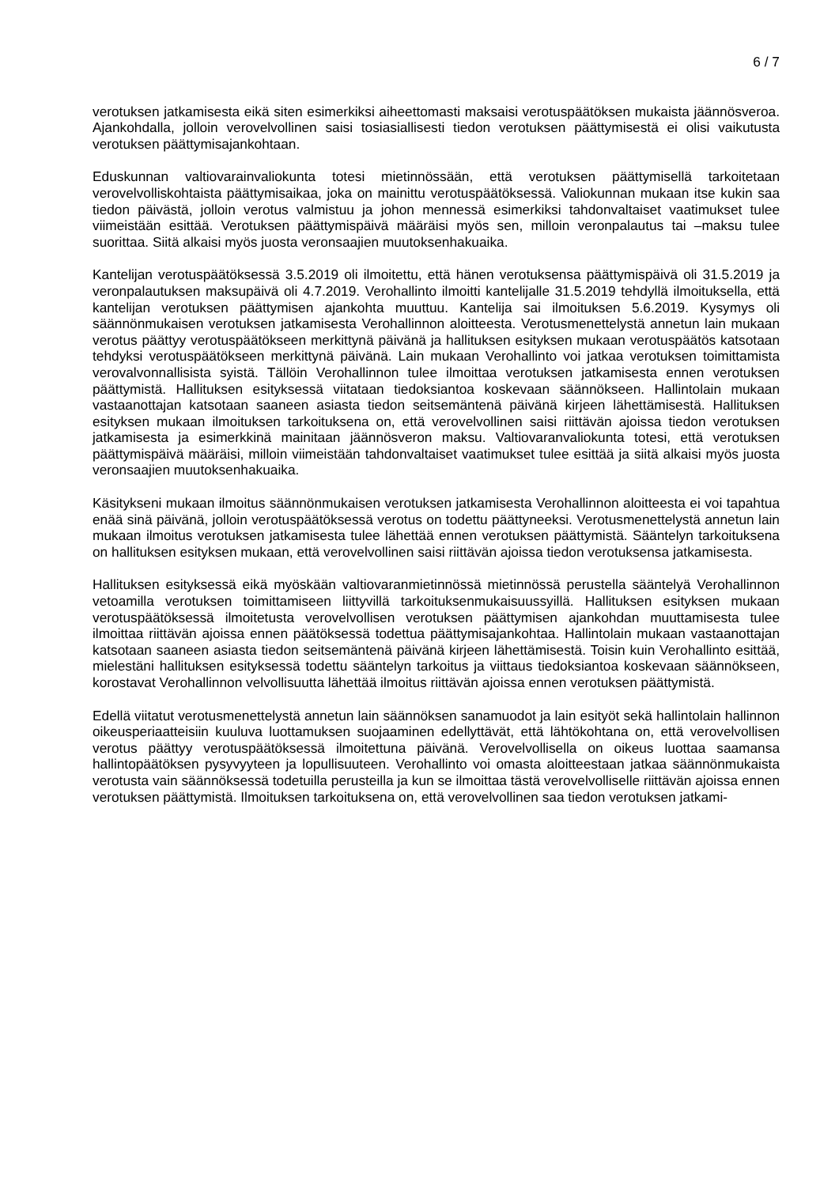6 / 7
verotuksen jatkamisesta eikä siten esimerkiksi aiheettomasti maksaisi verotuspäätöksen mukaista jäännösveroa. Ajankohdalla, jolloin verovelvollinen saisi tosiasiallisesti tiedon verotuksen päättymisestä ei olisi vaikutusta verotuksen päättymisajankohtaan.
Eduskunnan valtiovarainvaliokunta totesi mietinnössään, että verotuksen päättymisellä tarkoitetaan verovelvolliskohtaista päättymisaikaa, joka on mainittu verotuspäätöksessä. Valiokunnan mukaan itse kukin saa tiedon päivästä, jolloin verotus valmistuu ja johon mennessä esimerkiksi tahdonvaltaiset vaatimukset tulee viimeistään esittää. Verotuksen päättymispäivä määräisi myös sen, milloin veronpalautus tai –maksu tulee suorittaa. Siitä alkaisi myös juosta veronsaajien muutoksenhakuaika.
Kantelijan verotuspäätöksessä 3.5.2019 oli ilmoitettu, että hänen verotuksensa päättymispäivä oli 31.5.2019 ja veronpalautuksen maksupäivä oli 4.7.2019. Verohallinto ilmoitti kantelijalle 31.5.2019 tehdyllä ilmoituksella, että kantelijan verotuksen päättymisen ajankohta muuttuu. Kantelija sai ilmoituksen 5.6.2019. Kysymys oli säännönmukaisen verotuksen jatkamisesta Verohallinnon aloitteesta. Verotusmenettelystä annetun lain mukaan verotus päättyy verotuspäätökseen merkittynä päivänä ja hallituksen esityksen mukaan verotuspäätös katsotaan tehdyksi verotuspäätökseen merkittynä päivänä. Lain mukaan Verohallinto voi jatkaa verotuksen toimittamista verovalvonnallisista syistä. Tällöin Verohallinnon tulee ilmoittaa verotuksen jatkamisesta ennen verotuksen päättymistä. Hallituksen esityksessä viitataan tiedoksiantoa koskevaan säännökseen. Hallintolain mukaan vastaanottajan katsotaan saaneen asiasta tiedon seitsemäntenä päivänä kirjeen lähettämisestä. Hallituksen esityksen mukaan ilmoituksen tarkoituksena on, että verovelvollinen saisi riittävän ajoissa tiedon verotuksen jatkamisesta ja esimerkkinä mainitaan jäännösveron maksu. Valtiovaranvaliokunta totesi, että verotuksen päättymispäivä määräisi, milloin viimeistään tahdonvaltaiset vaatimukset tulee esittää ja siitä alkaisi myös juosta veronsaajien muutoksenhakuaika.
Käsitykseni mukaan ilmoitus säännönmukaisen verotuksen jatkamisesta Verohallinnon aloitteesta ei voi tapahtua enää sinä päivänä, jolloin verotuspäätöksessä verotus on todettu päättyneeksi. Verotusmenettelystä annetun lain mukaan ilmoitus verotuksen jatkamisesta tulee lähettää ennen verotuksen päättymistä. Sääntelyn tarkoituksena on hallituksen esityksen mukaan, että verovelvollinen saisi riittävän ajoissa tiedon verotuksensa jatkamisesta.
Hallituksen esityksessä eikä myöskään valtiovaranmietinnössä mietinnössä perustella sääntelyä Verohallinnon vetoamilla verotuksen toimittamiseen liittyvillä tarkoituksenmukaisuussyillä. Hallituksen esityksen mukaan verotuspäätöksessä ilmoitetusta verovelvollisen verotuksen päättymisen ajankohdan muuttamisesta tulee ilmoittaa riittävän ajoissa ennen päätöksessä todettua päättymisajankohtaa. Hallintolain mukaan vastaanottajan katsotaan saaneen asiasta tiedon seitsemäntenä päivänä kirjeen lähettämisestä. Toisin kuin Verohallinto esittää, mielestäni hallituksen esityksessä todettu sääntelyn tarkoitus ja viittaus tiedoksiantoa koskevaan säännökseen, korostavat Verohallinnon velvollisuutta lähettää ilmoitus riittävän ajoissa ennen verotuksen päättymistä.
Edellä viitatut verotusmenettelystä annetun lain säännöksen sanamuodot ja lain esityöt sekä hallintolain hallinnon oikeusperiaatteisiin kuuluva luottamuksen suojaaminen edellyttävät, että lähtökohtana on, että verovelvollisen verotus päättyy verotuspäätöksessä ilmoitettuna päivänä. Verovelvollisella on oikeus luottaa saamansa hallintopäätöksen pysyvyyteen ja lopullisuuteen. Verohallinto voi omasta aloitteestaan jatkaa säännönmukaista verotusta vain säännöksessä todetuilla perusteilla ja kun se ilmoittaa tästä verovelvolliselle riittävän ajoissa ennen verotuksen päättymistä. Ilmoituksen tarkoituksena on, että verovelvollinen saa tiedon verotuksen jatkami-